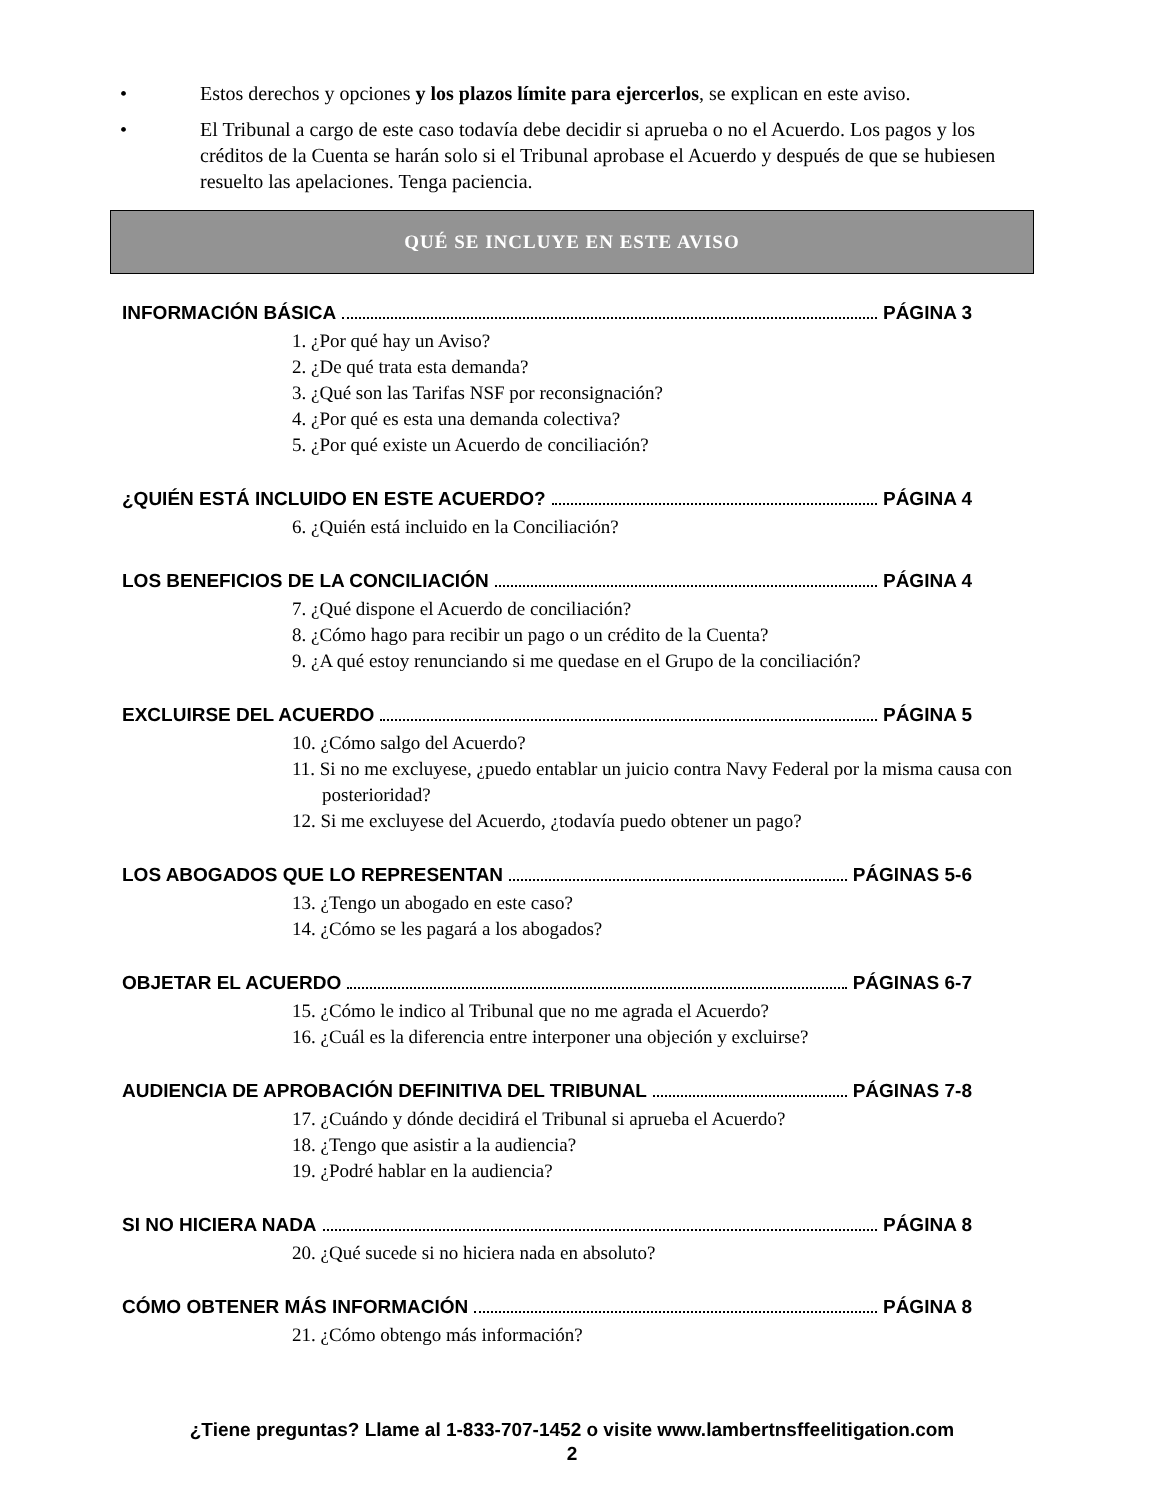• Estos derechos y opciones y los plazos límite para ejercerlos, se explican en este aviso.
• El Tribunal a cargo de este caso todavía debe decidir si aprueba o no el Acuerdo. Los pagos y los créditos de la Cuenta se harán solo si el Tribunal aprobase el Acuerdo y después de que se hubiesen resuelto las apelaciones. Tenga paciencia.
QUÉ SE INCLUYE EN ESTE AVISO
INFORMACIÓN BÁSICA PÁGINA 3
1. ¿Por qué hay un Aviso?
2. ¿De qué trata esta demanda?
3. ¿Qué son las Tarifas NSF por reconsignación?
4. ¿Por qué es esta una demanda colectiva?
5. ¿Por qué existe un Acuerdo de conciliación?
¿QUIÉN ESTÁ INCLUIDO EN ESTE ACUERDO? PÁGINA 4
6. ¿Quién está incluido en la Conciliación?
LOS BENEFICIOS DE LA CONCILIACIÓN PÁGINA 4
7. ¿Qué dispone el Acuerdo de conciliación?
8. ¿Cómo hago para recibir un pago o un crédito de la Cuenta?
9. ¿A qué estoy renunciando si me quedase en el Grupo de la conciliación?
EXCLUIRSE DEL ACUERDO PÁGINA 5
10. ¿Cómo salgo del Acuerdo?
11. Si no me excluyese, ¿puedo entablar un juicio contra Navy Federal por la misma causa con posterioridad?
12. Si me excluyese del Acuerdo, ¿todavía puedo obtener un pago?
LOS ABOGADOS QUE LO REPRESENTAN PÁGINAS 5-6
13. ¿Tengo un abogado en este caso?
14. ¿Cómo se les pagará a los abogados?
OBJETAR EL ACUERDO PÁGINAS 6-7
15. ¿Cómo le indico al Tribunal que no me agrada el Acuerdo?
16. ¿Cuál es la diferencia entre interponer una objeción y excluirse?
AUDIENCIA DE APROBACIÓN DEFINITIVA DEL TRIBUNAL PÁGINAS 7-8
17. ¿Cuándo y dónde decidirá el Tribunal si aprueba el Acuerdo?
18. ¿Tengo que asistir a la audiencia?
19. ¿Podré hablar en la audiencia?
SI NO HICIERA NADA PÁGINA 8
20. ¿Qué sucede si no hiciera nada en absoluto?
CÓMO OBTENER MÁS INFORMACIÓN PÁGINA 8
21. ¿Cómo obtengo más información?
¿Tiene preguntas? Llame al 1-833-707-1452 o visite www.lambertnsffeelitigation.com
2